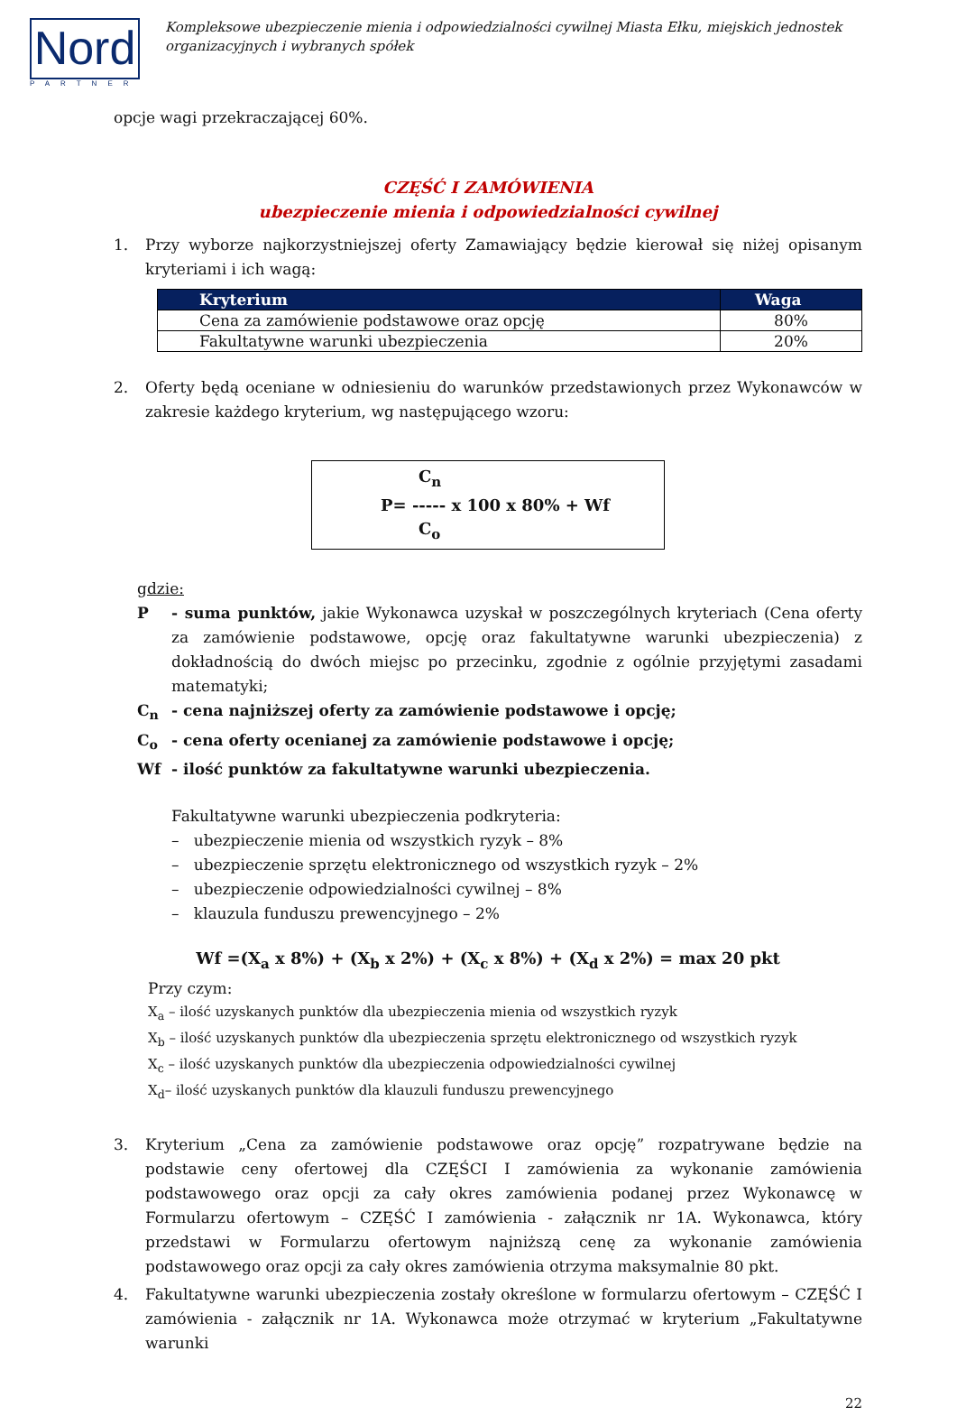Nord
PARTNER
Kompleksowe ubezpieczenie mienia i odpowiedzialności cywilnej Miasta Ełku, miejskich jednostek
organizacyjnych i wybranych spółek
opcje wagi przekraczającej 60%.
CZĘŚĆ I ZAMÓWIENIA
ubezpieczenie mienia i odpowiedzialności cywilnej
1. Przy wyborze najkorzystniejszej oferty Zamawiający będzie kierował się niżej opisanym kryteriami i ich wagą:
| Kryterium | Waga |
| --- | --- |
| Cena za zamówienie podstawowe oraz opcję | 80% |
| Fakultatywne warunki ubezpieczenia | 20% |
2. Oferty będą oceniane w odniesieniu do warunków przedstawionych przez Wykonawców w zakresie każdego kryterium, wg następującego wzoru:
C<sub>n</sub>
P= ----- x 100 x 80% + Wf
C<sub>o</sub>
gdzie:
P - suma punktów, jakie Wykonawca uzyskał w poszczególnych kryteriach (Cena oferty za zamówienie podstawowe, opcję oraz fakultatywne warunki ubezpieczenia) z dokładnością do dwóch miejsc po przecinku, zgodnie z ogólnie przyjętymi zasadami matematyki;
C<sub>n</sub> - cena najniższej oferty za zamówienie podstawowe i opcję;
C<sub>o</sub> - cena oferty ocenianej za zamówienie podstawowe i opcję;
Wf - ilość punktów za fakultatywne warunki ubezpieczenia.
Fakultatywne warunki ubezpieczenia podkryteria:
– ubezpieczenie mienia od wszystkich ryzyk – 8%
– ubezpieczenie sprzętu elektronicznego od wszystkich ryzyk – 2%
– ubezpieczenie odpowiedzialności cywilnej – 8%
– klauzula funduszu prewencyjnego – 2%
Wf =(X<sub>a</sub> x 8%) + (X<sub>b</sub> x 2%) + (X<sub>c</sub> x 8%) + (X<sub>d</sub> x 2%) = max 20 pkt
Przy czym:
X<sub>a</sub> – ilość uzyskanych punktów dla ubezpieczenia mienia od wszystkich ryzyk
X<sub>b</sub> – ilość uzyskanych punktów dla ubezpieczenia sprzętu elektronicznego od wszystkich ryzyk
X<sub>c</sub> – ilość uzyskanych punktów dla ubezpieczenia odpowiedzialności cywilnej
X<sub>d</sub>– ilość uzyskanych punktów dla klauzuli funduszu prewencyjnego
3. Kryterium „Cena za zamówienie podstawowe oraz opcję” rozpatrywane będzie na podstawie ceny ofertowej dla CZĘŚCI I zamówienia za wykonanie zamówienia podstawowego oraz opcji za cały okres zamówienia podanej przez Wykonawcę w Formularzu ofertowym – CZĘŚĆ I zamówienia - załącznik nr 1A. Wykonawca, który przedstawi w Formularzu ofertowym najniższą cenę za wykonanie zamówienia podstawowego oraz opcji za cały okres zamówienia otrzyma maksymalnie 80 pkt.
4. Fakultatywne warunki ubezpieczenia zostały określone w formularzu ofertowym – CZĘŚĆ I zamówienia - załącznik nr 1A. Wykonawca może otrzymać w kryterium „Fakultatywne warunki
22